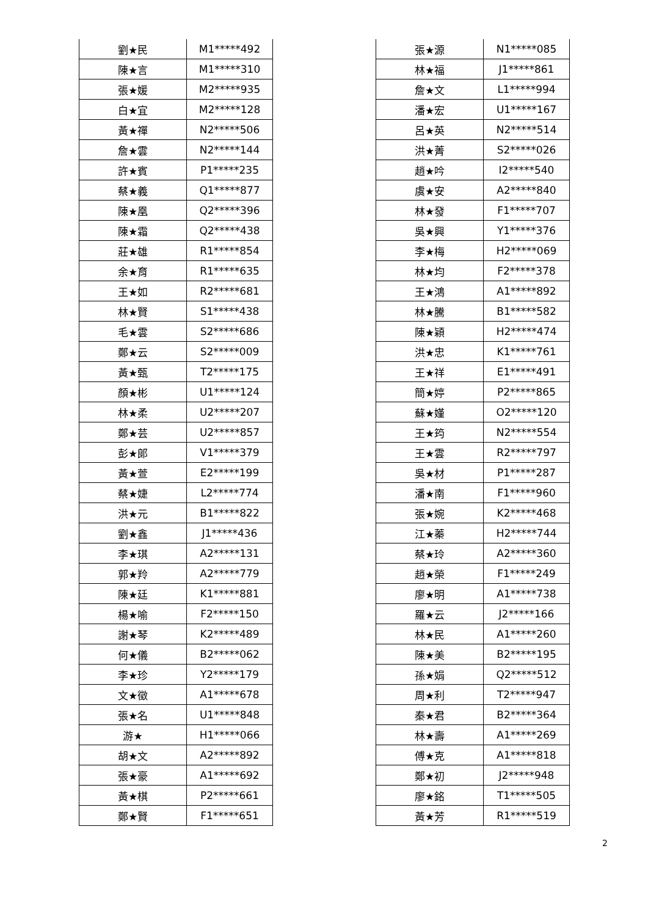| 劉★民 | M1*****492 |
| 陳★言 | M1*****310 |
| 張★媛 | M2*****935 |
| 白★宜 | M2*****128 |
| 黃★禪 | N2*****506 |
| 詹★雲 | N2*****144 |
| 許★賓 | P1*****235 |
| 蔡★義 | Q1*****877 |
| 陳★凰 | Q2*****396 |
| 陳★霜 | Q2*****438 |
| 莊★雄 | R1*****854 |
| 余★育 | R1*****635 |
| 王★如 | R2*****681 |
| 林★賢 | S1*****438 |
| 毛★雲 | S2*****686 |
| 鄭★云 | S2*****009 |
| 黃★甄 | T2*****175 |
| 顏★彬 | U1*****124 |
| 林★柔 | U2*****207 |
| 鄭★芸 | U2*****857 |
| 彭★郎 | V1*****379 |
| 黃★萱 | E2*****199 |
| 蔡★婕 | L2*****774 |
| 洪★元 | B1*****822 |
| 劉★鑫 | J1*****436 |
| 李★琪 | A2*****131 |
| 郭★羚 | A2*****779 |
| 陳★廷 | K1*****881 |
| 楊★喻 | F2*****150 |
| 謝★琴 | K2*****489 |
| 何★儀 | B2*****062 |
| 李★珍 | Y2*****179 |
| 文★徵 | A1*****678 |
| 張★名 | U1*****848 |
| 游★ | H1*****066 |
| 胡★文 | A2*****892 |
| 張★豪 | A1*****692 |
| 黃★棋 | P2*****661 |
| 鄭★賢 | F1*****651 |
| 張★源 | N1*****085 |
| 林★福 | J1*****861 |
| 詹★文 | L1*****994 |
| 潘★宏 | U1*****167 |
| 呂★英 | N2*****514 |
| 洪★菁 | S2*****026 |
| 趙★吟 | I2*****540 |
| 虞★安 | A2*****840 |
| 林★發 | F1*****707 |
| 吳★興 | Y1*****376 |
| 李★梅 | H2*****069 |
| 林★均 | F2*****378 |
| 王★鴻 | A1*****892 |
| 林★騰 | B1*****582 |
| 陳★穎 | H2*****474 |
| 洪★忠 | K1*****761 |
| 王★祥 | E1*****491 |
| 簡★婷 | P2*****865 |
| 蘇★嫤 | O2*****120 |
| 王★筠 | N2*****554 |
| 王★雲 | R2*****797 |
| 吳★材 | P1*****287 |
| 潘★南 | F1*****960 |
| 張★婉 | K2*****468 |
| 江★蓁 | H2*****744 |
| 蔡★玲 | A2*****360 |
| 趙★榮 | F1*****249 |
| 廖★明 | A1*****738 |
| 羅★云 | J2*****166 |
| 林★民 | A1*****260 |
| 陳★美 | B2*****195 |
| 孫★娟 | Q2*****512 |
| 周★利 | T2*****947 |
| 秦★君 | B2*****364 |
| 林★壽 | A1*****269 |
| 傅★克 | A1*****818 |
| 鄭★初 | J2*****948 |
| 廖★銘 | T1*****505 |
| 黃★芳 | R1*****519 |
2